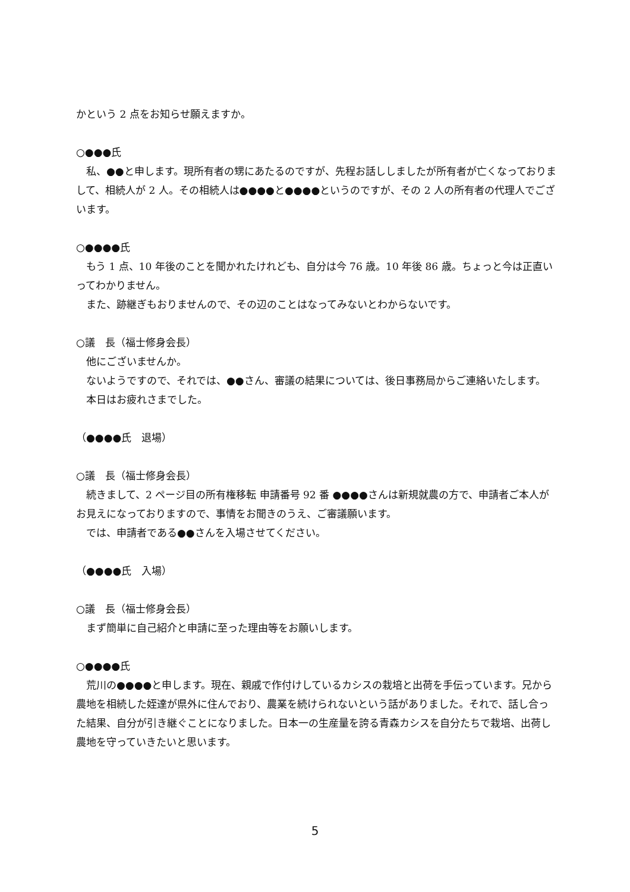かという 2 点をお知らせ願えますか。
○●●●氏
　私、●●と申します。現所有者の甥にあたるのですが、先程お話ししましたが所有者が亡くなっておりまして、相続人が 2 人。その相続人は●●●●と●●●●というのですが、その 2 人の所有者の代理人でございます。
○●●●●氏
　もう 1 点、10 年後のことを聞かれたけれども、自分は今 76 歳。10 年後 86 歳。ちょっと今は正直いってわかりません。
　また、跡継ぎもおりませんので、その辺のことはなってみないとわからないです。
○議　長（福士修身会長）
　他にございませんか。
　ないようですので、それでは、●●さん、審議の結果については、後日事務局からご連絡いたします。
　本日はお疲れさまでした。
（●●●●氏　退場）
○議　長（福士修身会長）
　続きまして、2 ページ目の所有権移転 申請番号 92 番 ●●●●さんは新規就農の方で、申請者ご本人がお見えになっておりますので、事情をお聞きのうえ、ご審議願います。
　では、申請者である●●さんを入場させてください。
（●●●●氏　入場）
○議　長（福士修身会長）
　まず簡単に自己紹介と申請に至った理由等をお願いします。
○●●●●氏
　荒川の●●●●と申します。現在、親戚で作付けしているカシスの栽培と出荷を手伝っています。兄から農地を相続した姪達が県外に住んでおり、農業を続けられないという話がありました。それで、話し合った結果、自分が引き継ぐことになりました。日本一の生産量を誇る青森カシスを自分たちで栽培、出荷し農地を守っていきたいと思います。
5